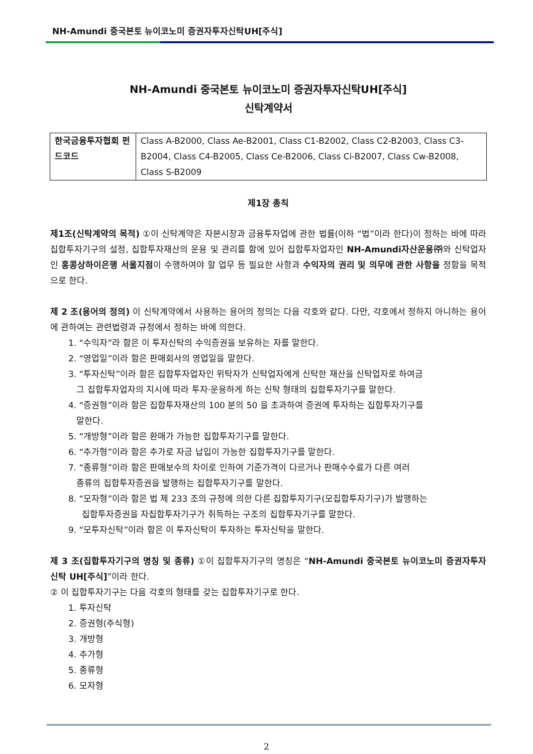NH-Amundi 중국본토 뉴이코노미 증권자투자신탁UH[주식]
NH-Amundi 중국본토 뉴이코노미 증권자투자신탁UH[주식]
신탁계약서
| 한국금융투자협회 펀드코드 | Class A-B2000, Class Ae-B2001, Class C1-B2002, Class C2-B2003, Class C3-B2004, Class C4-B2005, Class Ce-B2006, Class Ci-B2007, Class Cw-B2008, Class S-B2009 |
제1장 총칙
제1조(신탁계약의 목적) ①이 신탁계약은 자본시장과 금융투자업에 관한 법률(이하 “법”이라 한다)이 정하는 바에 따라 집합투자기구의 설정, 집합투자재산의 운용 및 관리를 함에 있어 집합투자업자인 NH-Amundi자산운용㈜와 신탁업자인 홍콩상하이은행 서울지점이 수행하여야 할 업무 등 필요한 사항과 수익자의 권리 및 의무에 관한 사항을 정함을 목적으로 한다.
제 2 조(용어의 정의) 이 신탁계약에서 사용하는 용어의 정의는 다음 각호와 같다. 다만, 각호에서 정하지 아니하는 용어에 관하여는 관련법령과 규정에서 정하는 바에 의한다.
1. “수익자”라 함은 이 투자신탁의 수익증권을 보유하는 자를 말한다.
2. “영업일”이라 함은 판매회사의 영업일을 말한다.
3. “투자신탁”이라 함은 집합투자업자인 위탁자가 신탁업자에게 신탁한 재산을 신탁업자로 하여금
그 집합투자업자의 지시에 따라 투자·운용하게 하는 신탁 형태의 집합투자기구를 말한다.
4. “증권형”이라 함은 집합투자재산의 100 분의 50 을 초과하여 증권에 투자하는 집합투자기구를
말한다.
5. “개방형”이라 함은 환매가 가능한 집합투자기구를 말한다.
6. “추가형”이라 함은 추가로 자금 납입이 가능한 집합투자기구를 말한다.
7. “종류형”이라 함은 판매보수의 차이로 인하여 기준가격이 다르거나 판매수수료가 다른 여러
종류의 집합투자증권을 발행하는 집합투자기구를 말한다.
8. “모자형”이라 함은 법 제 233 조의 규정에 의한 다른 집합투자기구(모집합투자기구)가 발행하는
집합투자증권을 자집합투자기구가 취득하는 구조의 집합투자기구를 말한다.
9. “모투자신탁”이라 함은 이 투자신탁이 투자하는 투자신탁을 말한다.
제 3 조(집합투자기구의 명칭 및 종류) ①이 집합투자기구의 명칭은 “NH-Amundi 중국본토 뉴이코노미 증권자투자신탁 UH[주식]”이라 한다.
② 이 집합투자기구는 다음 각호의 형태를 갖는 집합투자기구로 한다.
1. 투자신탁
2. 증권형(주식형)
3. 개방형
4. 추가형
5. 종류형
6. 모자형
2